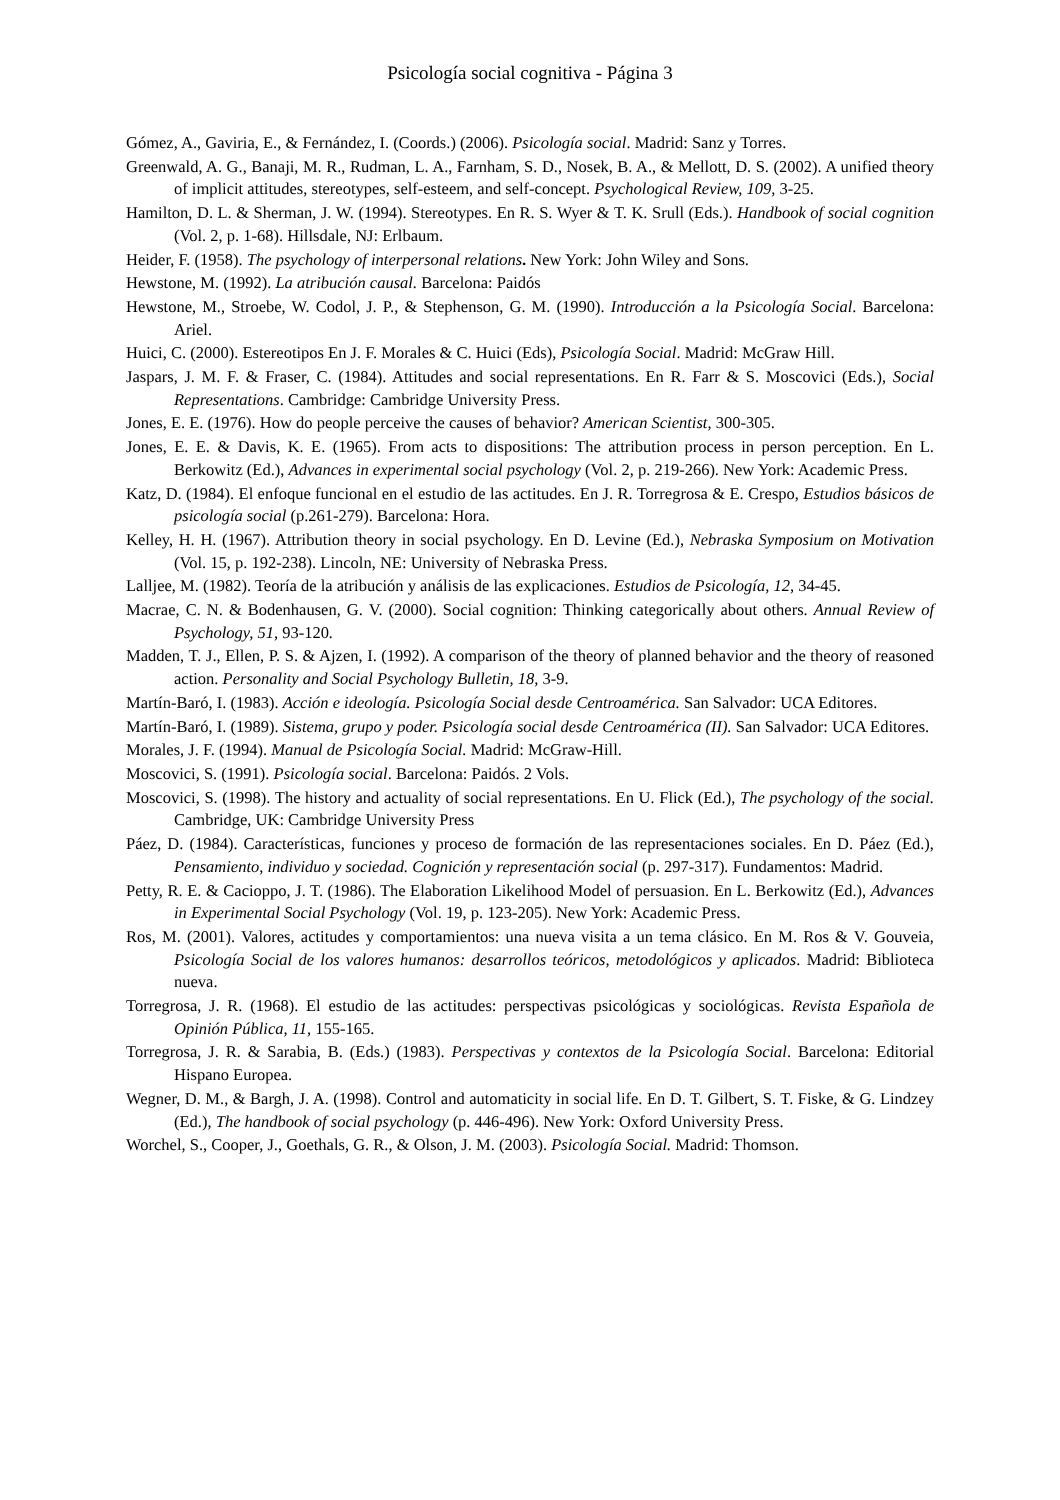Psicología social cognitiva - Página 3
Gómez, A., Gaviria, E., & Fernández, I. (Coords.) (2006). Psicología social. Madrid: Sanz y Torres.
Greenwald, A. G., Banaji, M. R., Rudman, L. A., Farnham, S. D., Nosek, B. A., & Mellott, D. S. (2002). A unified theory of implicit attitudes, stereotypes, self-esteem, and self-concept. Psychological Review, 109, 3-25.
Hamilton, D. L. & Sherman, J. W. (1994). Stereotypes. En R. S. Wyer & T. K. Srull (Eds.). Handbook of social cognition (Vol. 2, p. 1-68). Hillsdale, NJ: Erlbaum.
Heider, F. (1958). The psychology of interpersonal relations. New York: John Wiley and Sons.
Hewstone, M. (1992). La atribución causal. Barcelona: Paidós
Hewstone, M., Stroebe, W. Codol, J. P., & Stephenson, G. M. (1990). Introducción a la Psicología Social. Barcelona: Ariel.
Huici, C. (2000). Estereotipos En J. F. Morales & C. Huici (Eds), Psicología Social. Madrid: McGraw Hill.
Jaspars, J. M. F. & Fraser, C. (1984). Attitudes and social representations. En R. Farr & S. Moscovici (Eds.), Social Representations. Cambridge: Cambridge University Press.
Jones, E. E. (1976). How do people perceive the causes of behavior? American Scientist, 300-305.
Jones, E. E. & Davis, K. E. (1965). From acts to dispositions: The attribution process in person perception. En L. Berkowitz (Ed.), Advances in experimental social psychology (Vol. 2, p. 219-266). New York: Academic Press.
Katz, D. (1984). El enfoque funcional en el estudio de las actitudes. En J. R. Torregrosa & E. Crespo, Estudios básicos de psicología social (p.261-279). Barcelona: Hora.
Kelley, H. H. (1967). Attribution theory in social psychology. En D. Levine (Ed.), Nebraska Symposium on Motivation (Vol. 15, p. 192-238). Lincoln, NE: University of Nebraska Press.
Lalljee, M. (1982). Teoría de la atribución y análisis de las explicaciones. Estudios de Psicología, 12, 34-45.
Macrae, C. N. & Bodenhausen, G. V. (2000). Social cognition: Thinking categorically about others. Annual Review of Psychology, 51, 93-120.
Madden, T. J., Ellen, P. S. & Ajzen, I. (1992). A comparison of the theory of planned behavior and the theory of reasoned action. Personality and Social Psychology Bulletin, 18, 3-9.
Martín-Baró, I. (1983). Acción e ideología. Psicología Social desde Centroamérica. San Salvador: UCA Editores.
Martín-Baró, I. (1989). Sistema, grupo y poder. Psicología social desde Centroamérica (II). San Salvador: UCA Editores.
Morales, J. F. (1994). Manual de Psicología Social. Madrid: McGraw-Hill.
Moscovici, S. (1991). Psicología social. Barcelona: Paidós. 2 Vols.
Moscovici, S. (1998). The history and actuality of social representations. En U. Flick (Ed.), The psychology of the social. Cambridge, UK: Cambridge University Press
Páez, D. (1984). Características, funciones y proceso de formación de las representaciones sociales. En D. Páez (Ed.), Pensamiento, individuo y sociedad. Cognición y representación social (p. 297-317). Fundamentos: Madrid.
Petty, R. E. & Cacioppo, J. T. (1986). The Elaboration Likelihood Model of persuasion. En L. Berkowitz (Ed.), Advances in Experimental Social Psychology (Vol. 19, p. 123-205). New York: Academic Press.
Ros, M. (2001). Valores, actitudes y comportamientos: una nueva visita a un tema clásico. En M. Ros & V. Gouveia, Psicología Social de los valores humanos: desarrollos teóricos, metodológicos y aplicados. Madrid: Biblioteca nueva.
Torregrosa, J. R. (1968). El estudio de las actitudes: perspectivas psicológicas y sociológicas. Revista Española de Opinión Pública, 11, 155-165.
Torregrosa, J. R. & Sarabia, B. (Eds.) (1983). Perspectivas y contextos de la Psicología Social. Barcelona: Editorial Hispano Europea.
Wegner, D. M., & Bargh, J. A. (1998). Control and automaticity in social life. En D. T. Gilbert, S. T. Fiske, & G. Lindzey (Ed.), The handbook of social psychology (p. 446-496). New York: Oxford University Press.
Worchel, S., Cooper, J., Goethals, G. R., & Olson, J. M. (2003). Psicología Social. Madrid: Thomson.